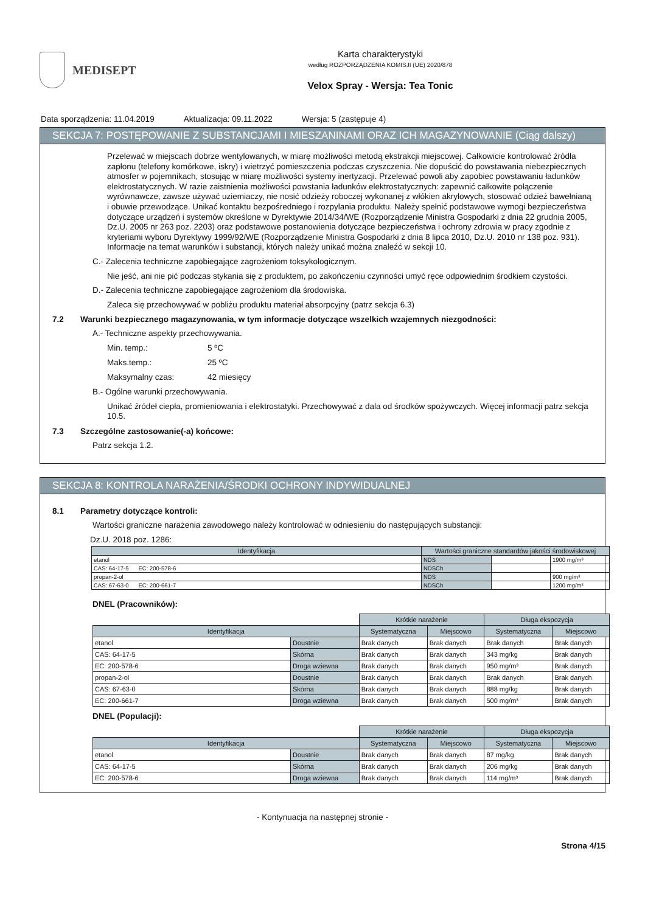MEDISEPT
Karta charakterystyki
według ROZPORZĄDZENIA KOMISJI (UE) 2020/878
Velox Spray - Wersja: Tea Tonic
Data sporządzenia: 11.04.2019 Aktualizacja: 09.11.2022 Wersja: 5 (zastępuje 4)
SEKCJA 7: POSTĘPOWANIE Z SUBSTANCJAMI I MIESZANINAMI ORAZ ICH MAGAZYNOWANIE (Ciąg dalszy)
Przelewać w miejscach dobrze wentylowanych, w miarę możliwości metodą ekstrakcji miejscowej. Całkowicie kontrolować źródła zapłonu (telefony komórkowe, iskry) i wietrzyć pomieszczenia podczas czyszczenia. Nie dopuścić do powstawania niebezpiecznych atmosfer w pojemnikach, stosując w miarę możliwości systemy inertyzacji. Przelewać powoli aby zapobiec powstawaniu ładunków elektrostatycznych. W razie zaistnienia możliwości powstania ładunków elektrostatycznych: zapewnić całkowite połączenie wyrównawcze, zawsze używać uziemiaczy, nie nosić odzieży roboczej wykonanej z włókien akrylowych, stosować odzież bawełnianą i obuwie przewodzące. Unikać kontaktu bezpośredniego i rozpylania produktu. Należy spełnić podstawowe wymogi bezpieczeństwa dotyczące urządzeń i systemów określone w Dyrektywie 2014/34/WE (Rozporządzenie Ministra Gospodarki z dnia 22 grudnia 2005, Dz.U. 2005 nr 263 poz. 2203) oraz podstawowe postanowienia dotyczące bezpieczeństwa i ochrony zdrowia w pracy zgodnie z kryteriami wyboru Dyrektywy 1999/92/WE (Rozporządzenie Ministra Gospodarki z dnia 8 lipca 2010, Dz.U. 2010 nr 138 poz. 931). Informacje na temat warunków i substancji, których należy unikać można znaleźć w sekcji 10.
C.- Zalecenia techniczne zapobiegające zagrożeniom toksykologicznym.
Nie jeść, ani nie pić podczas stykania się z produktem, po zakończeniu czynności umyć ręce odpowiednim środkiem czystości.
D.- Zalecenia techniczne zapobiegające zagrożeniom dla środowiska.
Zaleca się przechowywać w pobliżu produktu materiał absorpcyjny (patrz sekcja 6.3)
7.2 Warunki bezpiecznego magazynowania, w tym informacje dotyczące wszelkich wzajemnych niezgodności:
A.- Techniczne aspekty przechowywania.
Min. temp.: 5 ºC
Maks.temp.: 25 ºC
Maksymalny czas: 42 miesięcy
B.- Ogólne warunki przechowywania.
Unikać źródeł ciepła, promieniowania i elektrostatyki. Przechowywać z dala od środków spożywczych. Więcej informacji patrz sekcja 10.5.
7.3 Szczególne zastosowanie(-a) końcowe:
Patrz sekcja 1.2.
SEKCJA 8: KONTROLA NARAŻENIA/ŚRODKI OCHRONY INDYWIDUALNEJ
8.1 Parametry dotyczące kontroli:
Wartości graniczne narażenia zawodowego należy kontrolować w odniesieniu do następujących substancji:
Dz.U. 2018 poz. 1286:
| Identyfikacja | Wartości graniczne standardów jakości środowiskowej | | |
| --- | --- | --- | --- |
| etanol | NDS | | 1900 mg/m³ |
| CAS: 64-17-5 EC: 200-578-6 | NDSCh | | |
| propan-2-ol | NDS | | 900 mg/m³ |
| CAS: 67-63-0 EC: 200-661-7 | NDSCh | | 1200 mg/m³ |
DNEL (Pracowników):
| | | Krótkie narażenie | | Długa ekspozycja | |
| --- | --- | --- | --- | --- | --- |
| Identyfikacja | | Systematyczna | Miejscowo | Systematyczna | Miejscowo |
| etanol | Doustnie | Brak danych | Brak danych | Brak danych | Brak danych |
| CAS: 64-17-5 | Skórna | Brak danych | Brak danych | 343 mg/kg | Brak danych |
| EC: 200-578-6 | Droga wziewna | Brak danych | Brak danych | 950 mg/m³ | Brak danych |
| propan-2-ol | Doustnie | Brak danych | Brak danych | Brak danych | Brak danych |
| CAS: 67-63-0 | Skórna | Brak danych | Brak danych | 888 mg/kg | Brak danych |
| EC: 200-661-7 | Droga wziewna | Brak danych | Brak danych | 500 mg/m³ | Brak danych |
DNEL (Populacji):
| | | Krótkie narażenie | | Długa ekspozycja | |
| --- | --- | --- | --- | --- | --- |
| Identyfikacja | | Systematyczna | Miejscowo | Systematyczna | Miejscowo |
| etanol | Doustnie | Brak danych | Brak danych | 87 mg/kg | Brak danych |
| CAS: 64-17-5 | Skórna | Brak danych | Brak danych | 206 mg/kg | Brak danych |
| EC: 200-578-6 | Droga wziewna | Brak danych | Brak danych | 114 mg/m³ | Brak danych |
- Kontynuacja na następnej stronie -
Strona 4/15